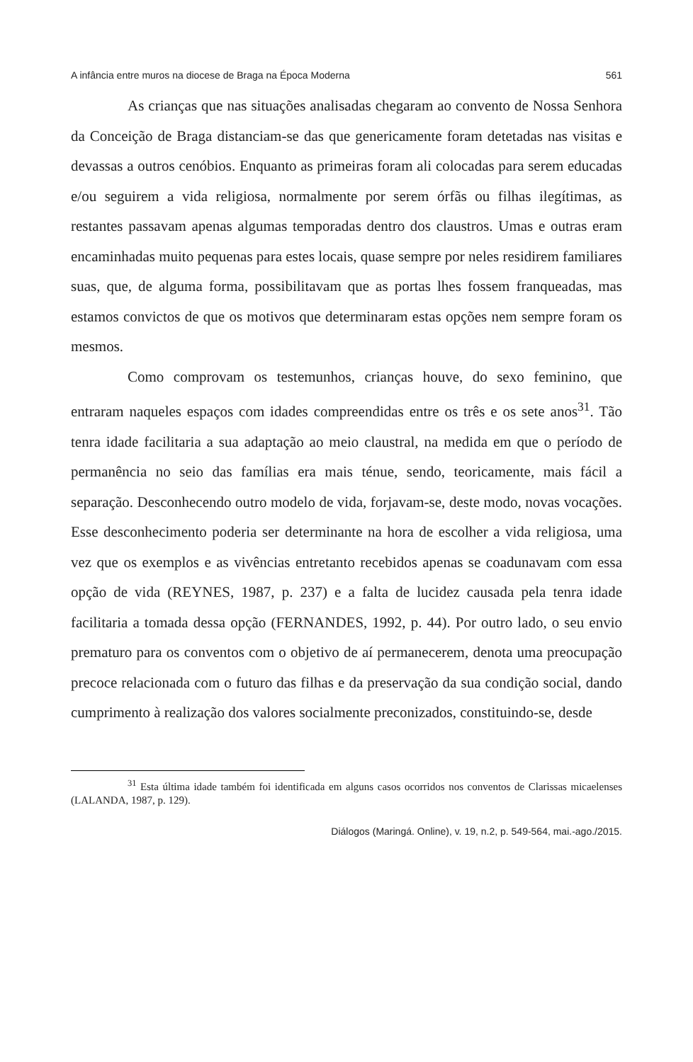A infância entre muros na diocese de Braga na Época Moderna 561
As crianças que nas situações analisadas chegaram ao convento de Nossa Senhora da Conceição de Braga distanciam-se das que genericamente foram detetadas nas visitas e devassas a outros cenóbios. Enquanto as primeiras foram ali colocadas para serem educadas e/ou seguirem a vida religiosa, normalmente por serem órfãs ou filhas ilegítimas, as restantes passavam apenas algumas temporadas dentro dos claustros. Umas e outras eram encaminhadas muito pequenas para estes locais, quase sempre por neles residirem familiares suas, que, de alguma forma, possibilitavam que as portas lhes fossem franqueadas, mas estamos convictos de que os motivos que determinaram estas opções nem sempre foram os mesmos.
Como comprovam os testemunhos, crianças houve, do sexo feminino, que entraram naqueles espaços com idades compreendidas entre os três e os sete anos<sup>31</sup>. Tão tenra idade facilitaria a sua adaptação ao meio claustral, na medida em que o período de permanência no seio das famílias era mais ténue, sendo, teoricamente, mais fácil a separação. Desconhecendo outro modelo de vida, forjavam-se, deste modo, novas vocações. Esse desconhecimento poderia ser determinante na hora de escolher a vida religiosa, uma vez que os exemplos e as vivências entretanto recebidos apenas se coadunavam com essa opção de vida (REYNES, 1987, p. 237) e a falta de lucidez causada pela tenra idade facilitaria a tomada dessa opção (FERNANDES, 1992, p. 44). Por outro lado, o seu envio prematuro para os conventos com o objetivo de aí permanecerem, denota uma preocupação precoce relacionada com o futuro das filhas e da preservação da sua condição social, dando cumprimento à realização dos valores socialmente preconizados, constituindo-se, desde
<sup>31</sup> Esta última idade também foi identificada em alguns casos ocorridos nos conventos de Clarissas micaelenses (LALANDA, 1987, p. 129).
Diálogos (Maringá. Online), v. 19, n.2, p. 549-564, mai.-ago./2015.